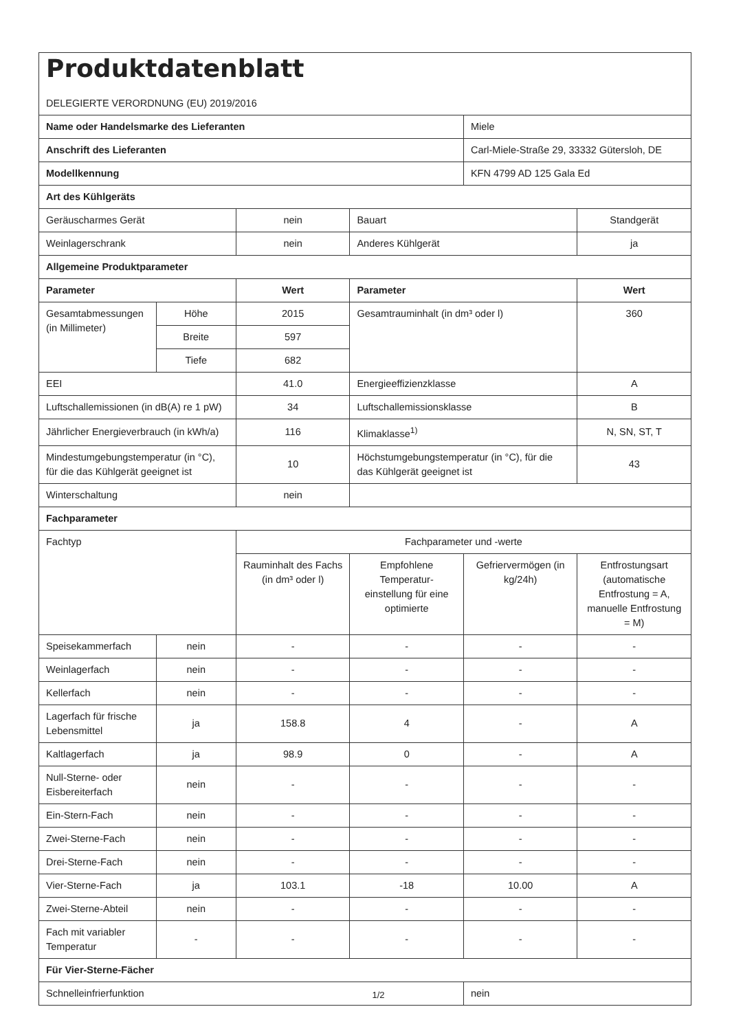| Produktdatenblatt DELEGIERTE VERORDNUNG (EU) 2019/2016 | | | | | |
| Name oder Handelsmarke des Lieferanten | | | | Miele | |
| Anschrift des Lieferanten | | | | Carl-Miele-Straße 29, 33332 Gütersloh, DE | |
| Modellkennung | | | | KFN 4799 AD 125 Gala Ed | |
| Art des Kühlgeräts | | | | | |
| Geräuscharmes Gerät | | nein | Bauart | | Standgerät |
| Weinlagerschrank | | nein | Anderes Kühlgerät | | ja |
| Allgemeine Produktparameter | | | | | |
| Parameter | | Wert | Parameter | | Wert |
| Gesamtabmessungen (in Millimeter) | Höhe | 2015 | Gesamtrauminhalt (in dm³ oder l) | | 360 |
| | Breite | 597 | | | |
| | Tiefe | 682 | | | |
| EEI | | 41.0 | Energieeffizienzklasse | | A |
| Luftschallemissionen (in dB(A) re 1 pW) | | 34 | Luftschallemissionsklasse | | B |
| Jährlicher Energieverbrauch (in kWh/a) | | 116 | Klimaklasse<sup>1)</sup> | | N, SN, ST, T |
| Mindestumgebungstemperatur (in °C), für die das Kühlgerät geeignet ist | | 10 | Höchstumgebungstemperatur (in °C), für die das Kühlgerät geeignet ist | | 43 |
| Winterschaltung | | nein | | | |
| Fachparameter | | | | | |
| Fachtyp | | Fachparameter und -werte | | | |
| | | Rauminhalt des Fachs (in dm³ oder l) | Empfohlene Temperatur-einstellung für eine optimierte | Gefriervermögen (in kg/24h) | Entfrostungsart (automatische Entfrostung = A, manuelle Entfrostung = M) |
| Speisekammerfach | nein | - | - | - | - |
| Weinlagerfach | nein | - | - | - | - |
| Kellerfach | nein | - | - | - | - |
| Lagerfach für frische Lebensmittel | ja | 158.8 | 4 | - | A |
| Kaltlagerfach | ja | 98.9 | 0 | - | A |
| Null-Sterne- oder Eisbereiterfach | nein | - | - | - | - |
| Ein-Stern-Fach | nein | - | - | - | - |
| Zwei-Sterne-Fach | nein | - | - | - | - |
| Drei-Sterne-Fach | nein | - | - | - | - |
| Vier-Sterne-Fach | ja | 103.1 | -18 | 10.00 | A |
| Zwei-Sterne-Abteil | nein | - | - | - | - |
| Fach mit variabler Temperatur | - | - | - | - | - |
| Für Vier-Sterne-Fächer | | | | | |
| Schnelleinfrierfunktion | | | | nein | |
1/2